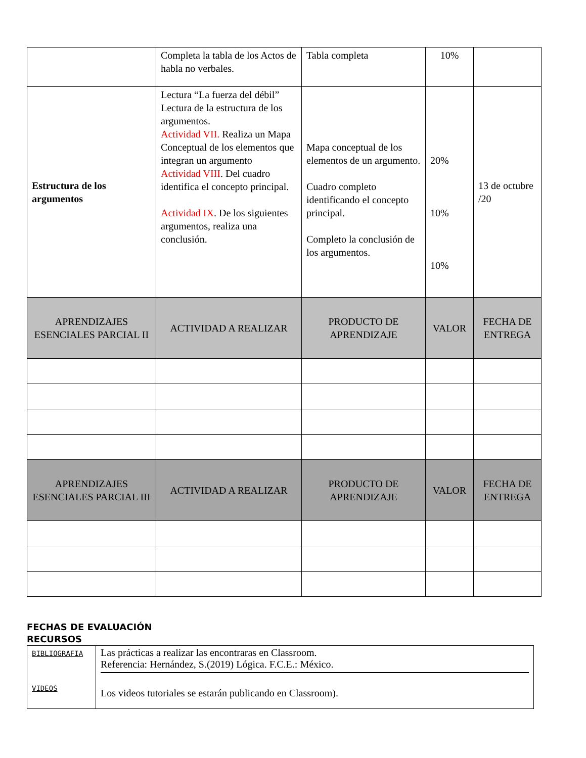| | Completa la tabla de los Actos de habla no verbales. | Tabla completa | 10% | |
| Estructura de los argumentos | Lectura “La fuerza del débil” Lectura de la estructura de los argumentos. Actividad VII. Realiza un Mapa Conceptual de los elementos que integran un argumento Actividad VIII . Del cuadro identifica el concepto principal. Actividad IX . De los siguientes argumentos, realiza una conclusión. | Mapa conceptual de los elementos de un argumento. Cuadro completo identificando el concepto principal. Completo la conclusión de los argumentos. | 20% 10% 10% | 13 de octubre /20 |
| APRENDIZAJES ESENCIALES PARCIAL II | ACTIVIDAD A REALIZAR | PRODUCTO DE APRENDIZAJE | VALOR | FECHA DE ENTREGA |
| APRENDIZAJES ESENCIALES PARCIAL III | ACTIVIDAD A REALIZAR | PRODUCTO DE APRENDIZAJE | VALOR | FECHA DE ENTREGA |
FECHAS DE EVALUACIÓN
RECURSOS
| BIBLIOGRAFIA VIDEOS | Las prácticas a realizar las encontraras en Classroom. Referencia: Hernández, S.(2019) Lógica. F.C.E.: México. Los videos tutoriales se estarán publicando en Classroom). |